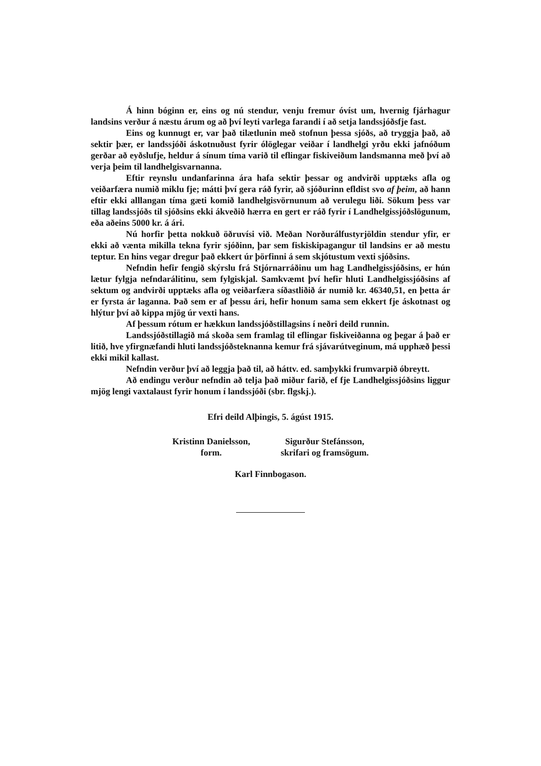Á hinn bóginn er, eins og nú stendur, venju fremur óvíst um, hvernig fjárhagur landsins verður á næstu árum og að því leyti varlega farandi í að setja landssjóðsfje fast.
Eins og kunnugt er, var það tilætlunin með stofnun þessa sjóðs, að tryggja það, að sektir þær, er landssjóði áskotnuðust fyrir ólöglegar veiðar í landhelgi yrðu ekki jafnóðum gerðar að eyðslufje, heldur á sínum tíma varið til eflingar fiskiveiðum landsmanna með því að verja þeim til landhelgisvarnanna.
Eftir reynslu undanfarinna ára hafa sektir þessar og andvirði upptæks afla og veiðarfæra numið miklu fje; mátti því gera ráð fyrir, að sjóðurinn efldist svo af þeim, að hann eftir ekki alllangan tíma gæti komið landhelgisvörnunum að verulegu liði. Sökum þess var tillag landssjóðs til sjóðsins ekki ákveðið hærra en gert er ráð fyrir í Landhelgissjóðslögunum, eða aðeins 5000 kr. á ári.
Nú horfir þetta nokkuð öðruvísi við. Meðan Norðurálfustyrjöldin stendur yfir, er ekki að vænta mikilla tekna fyrir sjóðinn, þar sem fiskiskipagangur til landsins er að mestu teptur. En hins vegar dregur það ekkert úr þörfinni á sem skjótustum vexti sjóðsins.
Nefndin hefir fengið skýrslu frá Stjórnarráðinu um hag Landhelgissjóðsins, er hún lætur fylgja nefndarálitinu, sem fylgiskjal. Samkvæmt því hefir hluti Landhelgissjóðsins af sektum og andvirði upptæks afla og veiðarfæra síðastliðið ár numið kr. 46340,51, en þetta ár er fyrsta ár laganna. Það sem er af þessu ári, hefir honum sama sem ekkert fje áskotnast og hlýtur því að kippa mjög úr vexti hans.
Af þessum rótum er hækkun landssjóðstillagsins í neðri deild runnin.
Landssjóðstillagið má skoða sem framlag til eflingar fiskiveiðanna og þegar á það er litið, hve yfirgnæfandi hluti landssjóðsteknanna kemur frá sjávarútveginum, má upphæð þessi ekki mikil kallast.
Nefndin verður því að leggja það til, að háttv. ed. samþykki frumvarpið óbreytt.
Að endingu verður nefndin að telja það miður farið, ef fje Landhelgissjóðsins liggur mjög lengi vaxtalaust fyrir honum í landssjóði (sbr. flgskj.).
Efri deild Alþingis, 5. ágúst 1915.
Kristinn Danielsson,
form.
Sigurður Stefánsson,
skrifari og framsögum.
Karl Finnbogason.